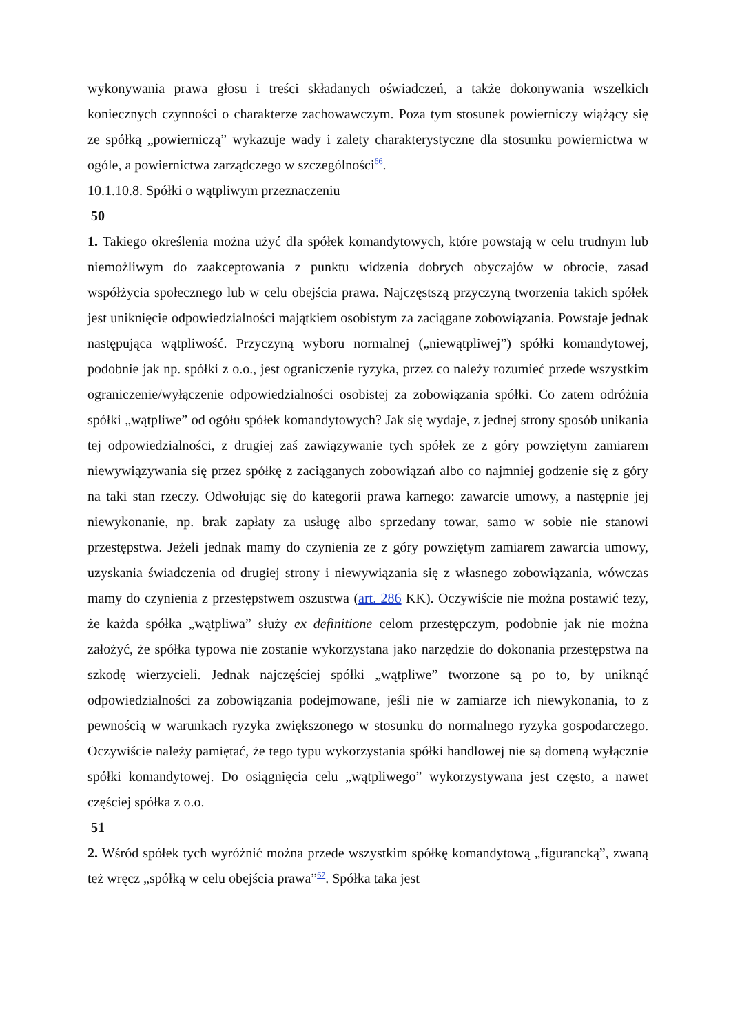wykonywania prawa głosu i treści składanych oświadczeń, a także dokonywania wszelkich koniecznych czynności o charakterze zachowawczym. Poza tym stosunek powierniczy wiążący się ze spółką „powierniczą” wykazuje wady i zalety charakterystyczne dla stosunku powiernictwa w ogóle, a powiernictwa zarządczego w szczególności<sup>66</sup>.
10.1.10.8. Spółki o wątpliwym przeznaczeniu
50
1. Takiego określenia można użyć dla spółek komandytowych, które powstają w celu trudnym lub niemożliwym do zaakceptowania z punktu widzenia dobrych obyczajów w obrocie, zasad współżycia społecznego lub w celu obejścia prawa. Najczęstszą przyczyną tworzenia takich spółek jest uniknięcie odpowiedzialności majątkiem osobistym za zaciągane zobowiązania. Powstaje jednak następująca wątpliwość. Przyczyną wyboru normalnej („niewątpliwej”) spółki komandytowej, podobnie jak np. spółki z o.o., jest ograniczenie ryzyka, przez co należy rozumieć przede wszystkim ograniczenie/wyłączenie odpowiedzialności osobistej za zobowiązania spółki. Co zatem odróżnia spółki „wątpliwe” od ogółu spółek komandytowych? Jak się wydaje, z jednej strony sposób unikania tej odpowiedzialności, z drugiej zaś zawiązywanie tych spółek ze z góry powziętym zamiarem niewywiązywania się przez spółkę z zaciąganych zobowiązań albo co najmniej godzenie się z góry na taki stan rzeczy. Odwołując się do kategorii prawa karnego: zawarcie umowy, a następnie jej niewykonanie, np. brak zapłaty za usługę albo sprzedany towar, samo w sobie nie stanowi przestępstwa. Jeżeli jednak mamy do czynienia ze z góry powziętym zamiarem zawarcia umowy, uzyskania świadczenia od drugiej strony i niewywiązania się z własnego zobowiązania, wówczas mamy do czynienia z przestępstwem oszustwa (art. 286 KK). Oczywiście nie można postawić tezy, że każda spółka „wątpliwa” służy ex definitione celom przestępczym, podobnie jak nie można założyć, że spółka typowa nie zostanie wykorzystana jako narzędzie do dokonania przestępstwa na szkodę wierzycieli. Jednak najczęściej spółki „wątpliwe” tworzone są po to, by uniknąć odpowiedzialności za zobowiązania podejmowane, jeśli nie w zamiarze ich niewykonania, to z pewnością w warunkach ryzyka zwiększonego w stosunku do normalnego ryzyka gospodarczego. Oczywiście należy pamiętać, że tego typu wykorzystania spółki handlowej nie są domeną wyłącznie spółki komandytowej. Do osiągnięcia celu „wątpliwego” wykorzystywana jest często, a nawet częściej spółka z o.o.
51
2. Wśród spółek tych wyróżnić można przede wszystkim spółkę komandytową „figurancką”, zwaną też wręcz „spółką w celu obejścia prawa”<sup>67</sup>. Spółka taka jest